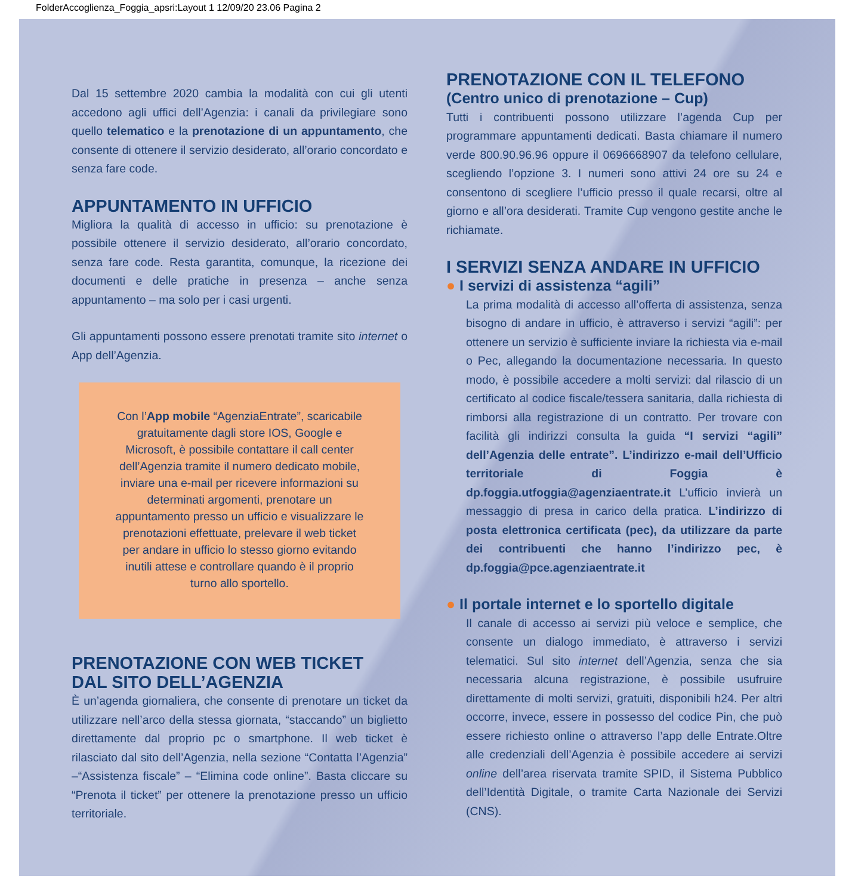FolderAccoglienza_Foggia_apsri:Layout 1 12/09/20 23.06 Pagina 2
Dal 15 settembre 2020 cambia la modalità con cui gli utenti accedono agli uffici dell’Agenzia: i canali da privilegiare sono quello telematico e la prenotazione di un appuntamento, che consente di ottenere il servizio desiderato, all’orario concordato e senza fare code.
APPUNTAMENTO IN UFFICIO
Migliora la qualità di accesso in ufficio: su prenotazione è possibile ottenere il servizio desiderato, all’orario concordato, senza fare code. Resta garantita, comunque, la ricezione dei documenti e delle pratiche in presenza – anche senza appuntamento – ma solo per i casi urgenti.
Gli appuntamenti possono essere prenotati tramite sito internet o App dell’Agenzia.
Con l’App mobile “AgenziaEntrate”, scaricabile gratuitamente dagli store IOS, Google e Microsoft, è possibile contattare il call center dell’Agenzia tramite il numero dedicato mobile, inviare una e-mail per ricevere informazioni su determinati argomenti, prenotare un appuntamento presso un ufficio e visualizzare le prenotazioni effettuate, prelevare il web ticket per andare in ufficio lo stesso giorno evitando inutili attese e controllare quando è il proprio turno allo sportello.
PRENOTAZIONE CON WEB TICKET
DAL SITO DELL’AGENZIA
È un’agenda giornaliera, che consente di prenotare un ticket da utilizzare nell’arco della stessa giornata, “staccando” un biglietto direttamente dal proprio pc o smartphone. Il web ticket è rilasciato dal sito dell’Agenzia, nella sezione “Contatta l’Agenzia” –“Assistenza fiscale” – “Elimina code online”. Basta cliccare su “Prenota il ticket” per ottenere la prenotazione presso un ufficio territoriale.
PRENOTAZIONE CON IL TELEFONO
(Centro unico di prenotazione – Cup)
Tutti i contribuenti possono utilizzare l’agenda Cup per programmare appuntamenti dedicati. Basta chiamare il numero verde 800.90.96.96 oppure il 0696668907 da telefono cellulare, scegliendo l’opzione 3. I numeri sono attivi 24 ore su 24 e consentono di scegliere l’ufficio presso il quale recarsi, oltre al giorno e all’ora desiderati. Tramite Cup vengono gestite anche le richiamate.
I SERVIZI SENZA ANDARE IN UFFICIO
● I servizi di assistenza “agili”
La prima modalità di accesso all’offerta di assistenza, senza bisogno di andare in ufficio, è attraverso i servizi “agili”: per ottenere un servizio è sufficiente inviare la richiesta via e-mail o Pec, allegando la documentazione necessaria. In questo modo, è possibile accedere a molti servizi: dal rilascio di un certificato al codice fiscale/tessera sanitaria, dalla richiesta di rimborsi alla registrazione di un contratto. Per trovare con facilità gli indirizzi consulta la guida “I servizi “agili” dell’Agenzia delle entrate”. L’indirizzo e-mail dell’Ufficio territoriale di Foggia è dp.foggia.utfoggia@agenziaentrate.it L’ufficio invierà un messaggio di presa in carico della pratica. L’indirizzo di posta elettronica certificata (pec), da utilizzare da parte dei contribuenti che hanno l’indirizzo pec, è dp.foggia@pce.agenziaentrate.it
● Il portale internet e lo sportello digitale
Il canale di accesso ai servizi più veloce e semplice, che consente un dialogo immediato, è attraverso i servizi telematici. Sul sito internet dell’Agenzia, senza che sia necessaria alcuna registrazione, è possibile usufruire direttamente di molti servizi, gratuiti, disponibili h24. Per altri occorre, invece, essere in possesso del codice Pin, che può essere richiesto online o attraverso l’app delle Entrate.Oltre alle credenziali dell’Agenzia è possibile accedere ai servizi online dell’area riservata tramite SPID, il Sistema Pubblico dell’Identità Digitale, o tramite Carta Nazionale dei Servizi (CNS).